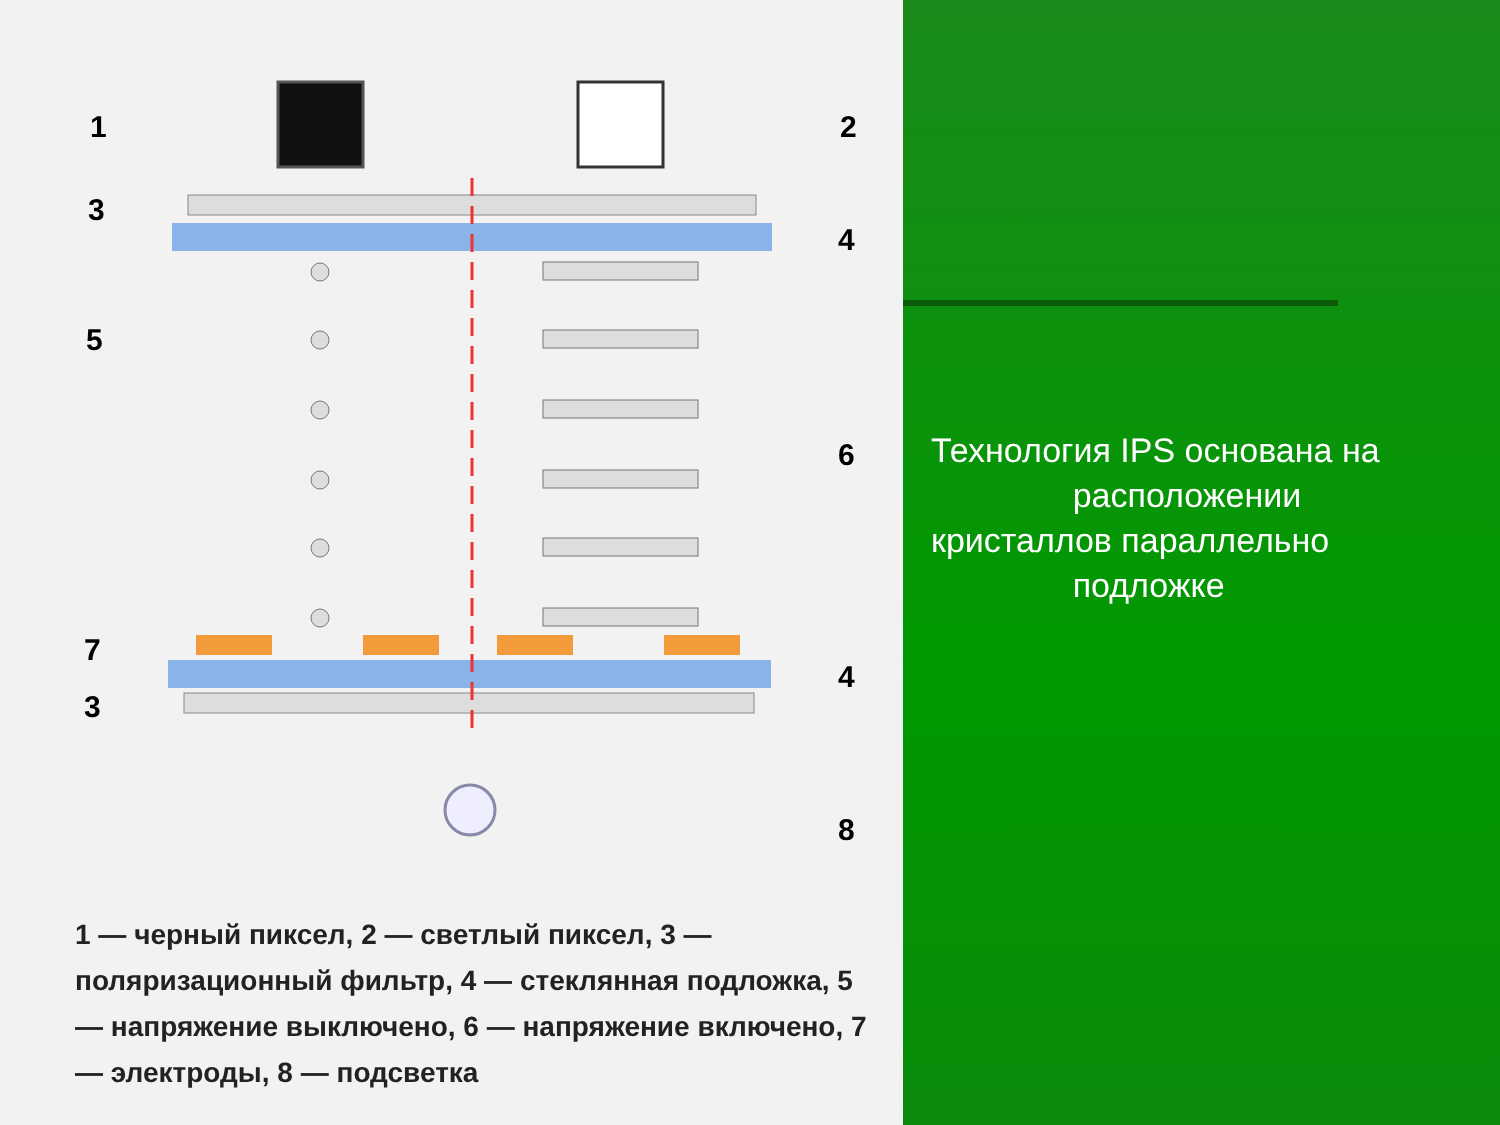1
2
3
4
5
6
7
4
3
8
1 — черный пиксел, 2 — светлый пиксел, 3 — поляризационный фильтр, 4 — стеклянная подложка, 5 — напряжение выключено, 6 — напряжение включено, 7 — электроды, 8 — подсветка
Технология IPS основана на
расположении
кристаллов параллельно
подложке